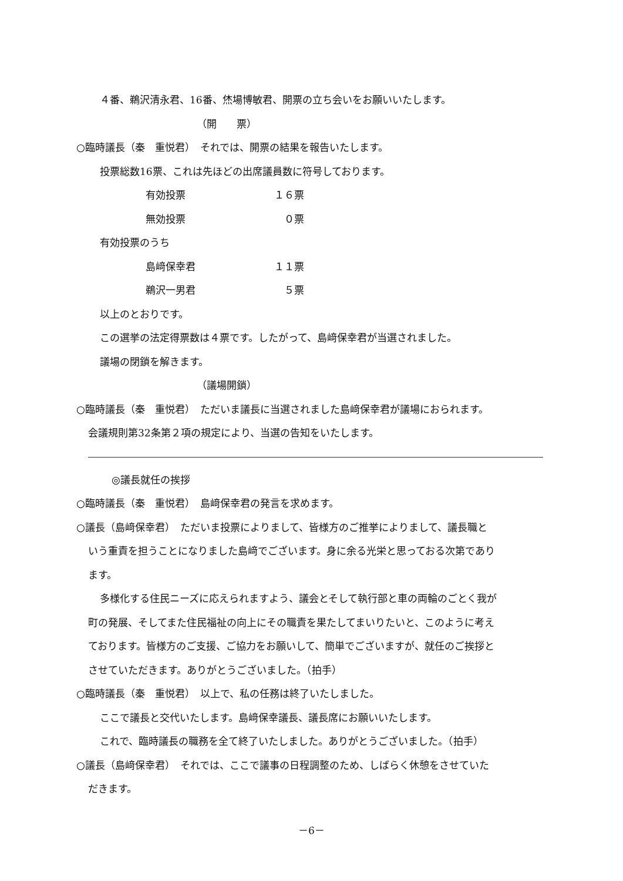４番、鵜沢清永君、16番、烋場博敏君、開票の立ち会いをお願いいたします。
（開　　票）
○臨時議長（秦　重悦君）　それでは、開票の結果を報告いたします。
投票総数16票、これは先ほどの出席議員数に符号しております。
有効投票 １６票
無効投票 ０票
有効投票のうち
島﨑保幸君 １１票
鵜沢一男君 ５票
以上のとおりです。
この選挙の法定得票数は４票です。したがって、島﨑保幸君が当選されました。
議場の閉鎖を解きます。
（議場開鎖）
○臨時議長（秦　重悦君）　ただいま議長に当選されました島﨑保幸君が議場におられます。
会議規則第32条第２項の規定により、当選の告知をいたします。
◎議長就任の挨拶
○臨時議長（秦　重悦君）　島﨑保幸君の発言を求めます。
○議長（島﨑保幸君）　ただいま投票によりまして、皆様方のご推挙によりまして、議長職と
いう重責を担うことになりました島﨑でございます。身に余る光栄と思っておる次第であり
ます。
多様化する住民ニーズに応えられますよう、議会とそして執行部と車の両輪のごとく我が
町の発展、そしてまた住民福祉の向上にその職責を果たしてまいりたいと、このように考え
ております。皆様方のご支援、ご協力をお願いして、簡単でございますが、就任のご挨拶と
させていただきます。ありがとうございました。（拍手）
○臨時議長（秦　重悦君）　以上で、私の任務は終了いたしました。
ここで議長と交代いたします。島﨑保幸議長、議長席にお願いいたします。
これで、臨時議長の職務を全て終了いたしました。ありがとうございました。（拍手）
○議長（島﨑保幸君）　それでは、ここで議事の日程調整のため、しばらく休憩をさせていた
だきます。
－6－